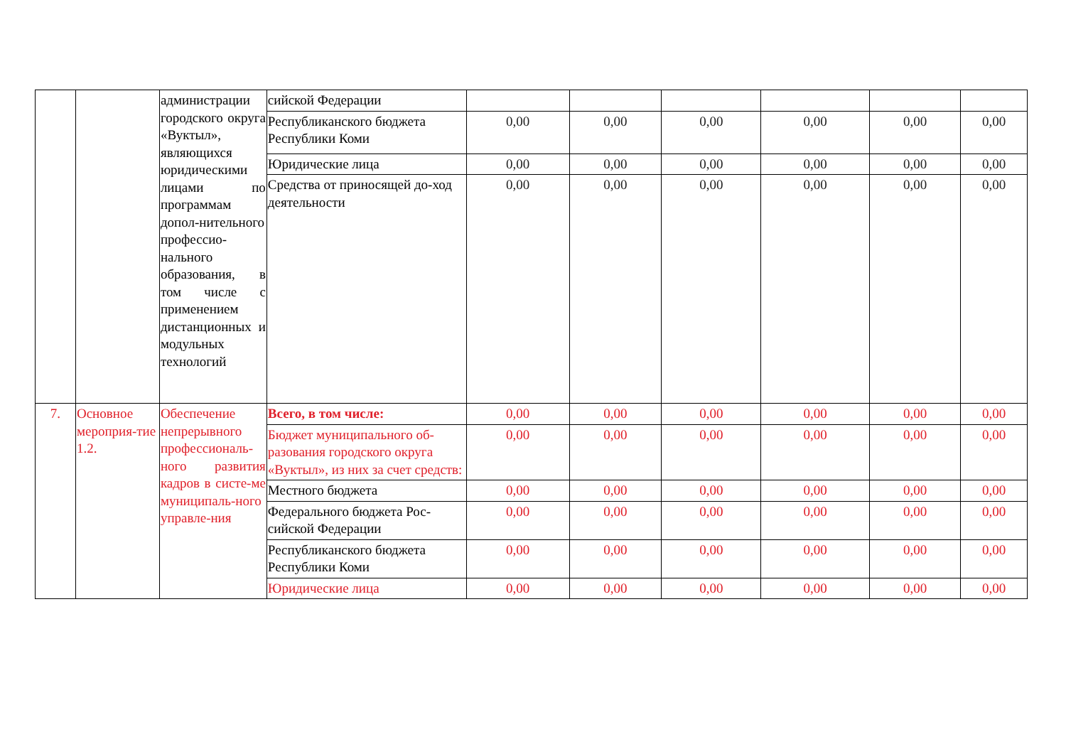| | | администрации городского округа «Вуктыл», являющихся юридическими лицами по программам допол-нительного профессио-нального образования, в том числе с применением дистанционных и модульных технологий | сийской Федерации | | | | | | |
| | | | Республиканского бюджета Республики Коми | 0,00 | 0,00 | 0,00 | 0,00 | 0,00 | 0,00 |
| | | | Юридические лица | 0,00 | 0,00 | 0,00 | 0,00 | 0,00 | 0,00 |
| | | | Средства от приносящей до-ход деятельности | 0,00 | 0,00 | 0,00 | 0,00 | 0,00 | 0,00 |
| 7. | Основное мероприя-тие 1.2. | Обеспечение непрерывного профессиональ-ного развития кадров в систе-ме муниципаль-ного управле-ния | Всего, в том числе: | 0,00 | 0,00 | 0,00 | 0,00 | 0,00 | 0,00 |
| | | | Бюджет муниципального об-разования городского округа «Вуктыл», из них за счет средств: | 0,00 | 0,00 | 0,00 | 0,00 | 0,00 | 0,00 |
| | | | Местного бюджета | 0,00 | 0,00 | 0,00 | 0,00 | 0,00 | 0,00 |
| | | | Федерального бюджета Рос-сийской Федерации | 0,00 | 0,00 | 0,00 | 0,00 | 0,00 | 0,00 |
| | | | Республиканского бюджета Республики Коми | 0,00 | 0,00 | 0,00 | 0,00 | 0,00 | 0,00 |
| | | | Юридические лица | 0,00 | 0,00 | 0,00 | 0,00 | 0,00 | 0,00 |